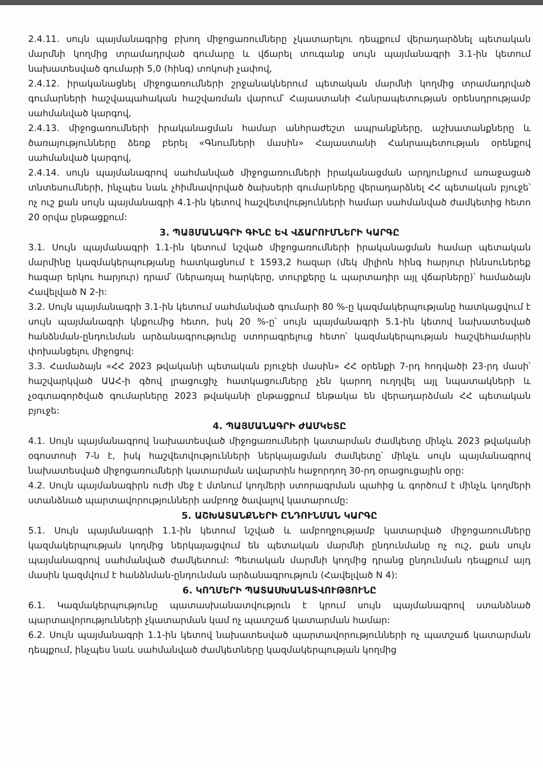2.4.11. սույն պայմանագրից բխող միջոցառումները չկատարելու դեպքում վերադարձնել պետական մարմնի կողմից տրամադրված գումարը և վճարել տուգանք սույն պայմանագրի 3.1-ին կետում նախատեսված գումարի 5,0 (հինգ) տոկոսի չափով,
2.4.12. իրականացնել միջոցառումների շրջանակներում պետական մարմնի կողմից տրամադրված գումարների հաշվապահական հաշվառման վարում՝ Հայաստանի Հանրապետության օրենսդրությամբ սահմանված կարգով,
2.4.13. միջոցառումների իրականացման համար անհրաժեշտ ապրանքները, աշխատանքները և ծառայությունները ձեռք բերել «Գնումների մասին» Հայաստանի Հանրապետության օրենքով սահմանված կարգով,
2.4.14. սույն պայմանագրով սահմանված միջոցառումների իրականացման արդյունքում առաջացած տնտեսումների, ինչպես նաև չհիմնավորված ծախսերի գումարները վերադարձնել ՀՀ պետական բյուջե՝ ոչ ուշ քան սույն պայմանագրի 4.1-ին կետով հաշվետվությունների համար սահմանված ժամկետից հետո 20 օրվա ընթացքում:
3. ՊԱՅՄԱՆԱԳՐԻ ԳԻՆԸ ԵՎ ՎՃԱՐՈՒՄՆԵՐԻ ԿԱՐԳԸ
3.1. Սույն պայմանագրի 1.1-ին կետում նշված միջոցառումների իրականացման համար պետական մարմինը կազմակերպությանը հատկացնում է 1593,2 հազար (մեկ միլիոն հինգ հարյուր իննսուներեք հազար երկու հարյուր) դրամ՝ (ներառյալ հարկերը, տուրքերը և պարտադիր այլ վճարները)՝ համաձայն Հավելված N 2-ի:
3.2. Սույն պայմանագրի 3.1-ին կետում սահմանված գումարի 80 %-ը կազմակերպությանը հատկացվում է սույն պայմանագրի կնքումից հետո, իսկ 20 %-ը՝ սույն պայմանագրի 5.1-ին կետով նախատեսված հանձնման-ընդունման արձանագրությունը ստորագրելուց հետո՝ կազմակերպության հաշվեհամարին փոխանցելու միջոցով:
3.3. Համաձայն «ՀՀ 2023 թվականի պետական բյուջեի մասին» ՀՀ օրենքի 7-րդ հոդվածի 23-րդ մասի՝ հաշվարկված ԱԱՀ-ի գծով լրացուցիչ հատկացումները չեն կարող ուղղվել այլ նպատակների և չօգտագործված գումարները 2023 թվականի ընթացքում ենթակա են վերադարձման ՀՀ պետական բյուջե:
4. ՊԱՅՄԱՆԱԳՐԻ ԺԱՄԿԵՏԸ
4.1. Սույն պայմանագրով նախատեսված միջոցառումների կատարման ժամկետը մինչև 2023 թվականի օգոստոսի 7-ն է, իսկ հաշվետվությունների ներկայացման ժամկետը՝ մինչև սույն պայմանագրով նախատեսված միջոցառումների կատարման ավարտին հաջորդող 30-րդ օրացուցային օրը:
4.2. Սույն պայմանագիրն ուժի մեջ է մտնում կողմերի ստորագրման պահից և գործում է մինչև կողմերի ստանձնած պարտավորությունների ամբողջ ծավալով կատարումը:
5. ԱՇԽԱՏԱՆՔՆԵՐԻ ԸՆԴՈՒՆՄԱՆ ԿԱՐԳԸ
5.1. Սույն պայմանագրի 1.1-ին կետում նշված և ամբողջությամբ կատարված միջոցառումները կազմակերպության կողմից ներկայացվում են պետական մարմնի ընդունմանը ոչ ուշ, քան սույն պայմանագրով սահմանված ժամկետում: Պետական մարմնի կողմից դրանց ընդունման դեպքում այդ մասին կազմվում է հանձնման-ընդունման արձանագրություն (Հավելված N 4):
6. ԿՈՂՄԵՐԻ ՊԱՏԱՍԽԱՆԱՏՎՈՒԹՅՈՒՆԸ
6.1. Կազմակերպությունը պատասխանատվություն է կրում սույն պայմանագրով ստանձնած պարտավորությունների չկատարման կամ ոչ պատշաճ կատարման համար:
6.2. Սույն պայմանագրի 1.1-ին կետով նախատեսված պարտավորությունների ոչ պատշաճ կատարման դեպքում, ինչպես նաև սահմանված ժամկետները կազմակերպության կողմից